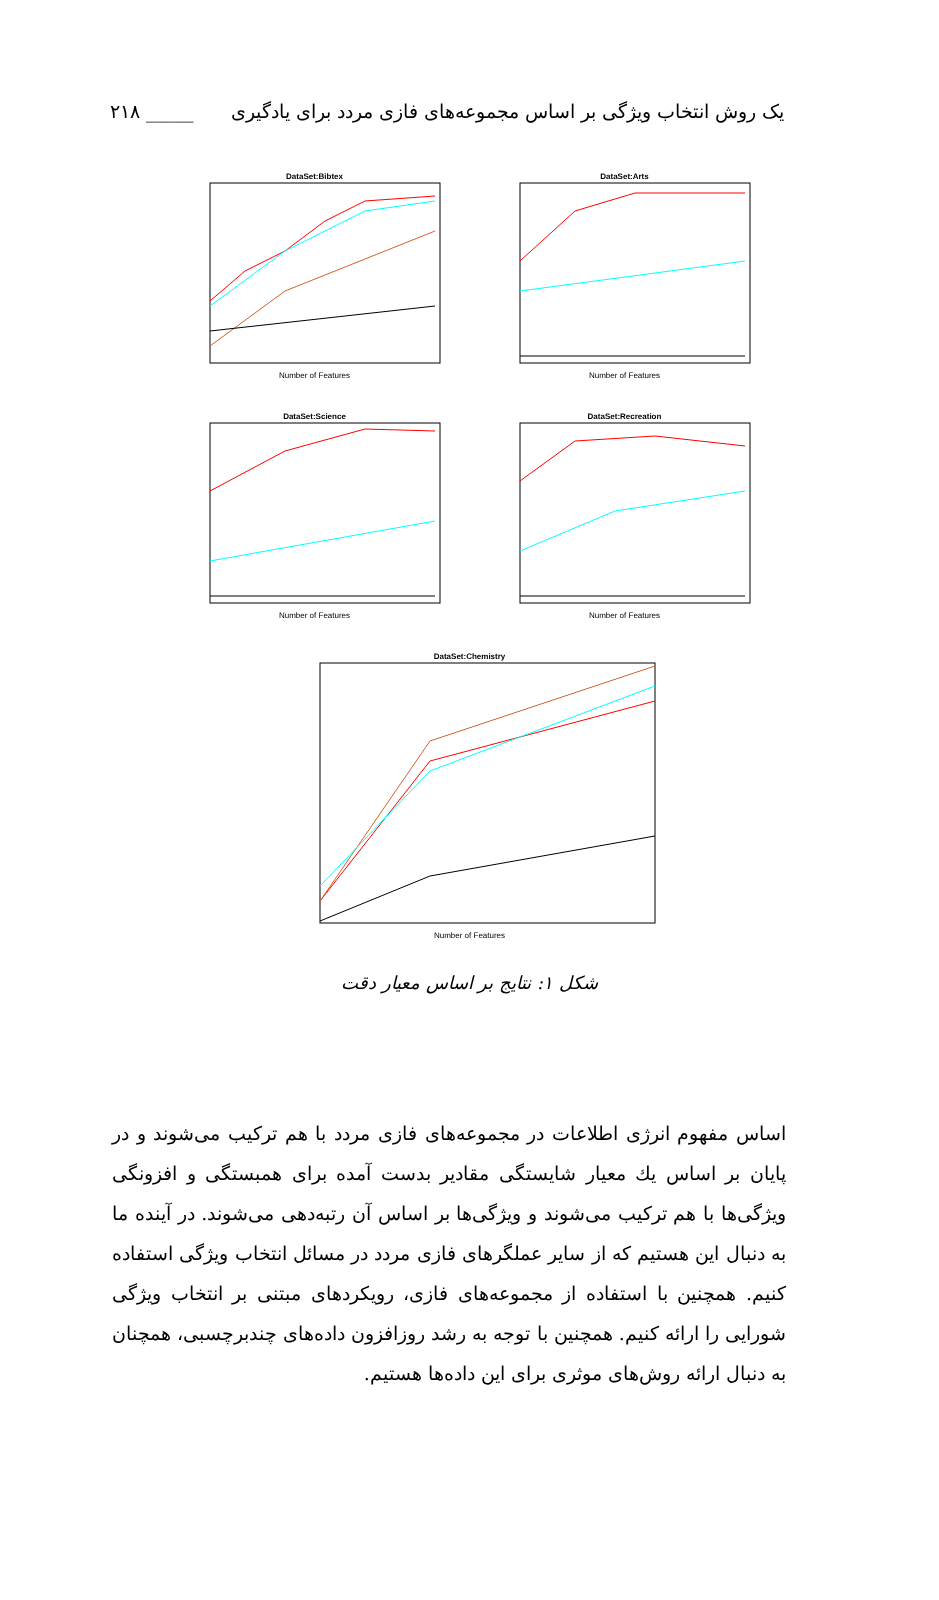یک روش انتخاب ویژگی بر اساس مجموعه‌های فازی مردد برای یادگیری _____ ۲۱۸
DataSet:Bibtex
Number of Features
DataSet:Arts
Number of Features
DataSet:Science
Number of Features
DataSet:Recreation
Number of Features
DataSet:Chemistry
Number of Features
شکل ۱: نتایج بر اساس معیار دقت
اساس مفهوم انرژی اطلاعات در مجموعه‌های فازی مردد با هم ترکیب می‌شوند و در پایان بر اساس یك معیار شایستگی مقادیر بدست آمده برای همبستگی و افزونگی ویژگی‌ها با هم ترکیب می‌شوند و ویژگی‌ها بر اساس آن رتبه‌دهی می‌شوند. در آینده ما به دنبال این هستیم که از سایر عملگرهای فازی مردد در مسائل انتخاب ویژگی استفاده کنیم. همچنین با استفاده از مجموعه‌های فازی، رویکردهای مبتنی بر انتخاب ویژگی شورایی را ارائه کنیم. همچنین با توجه به رشد روزافزون داده‌های چندبرچسبی، همچنان به دنبال ارائه روش‌های موثری برای این داده‌ها هستیم.